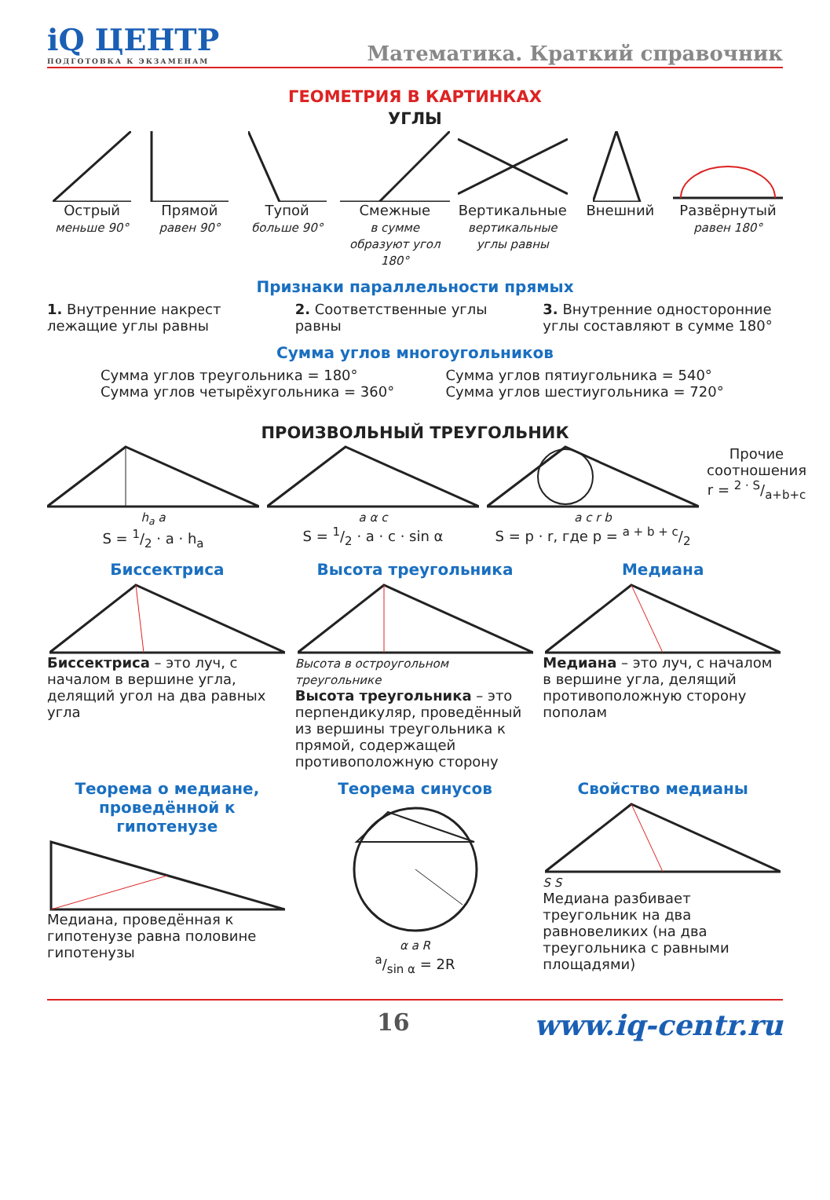iQ ЦЕНТР
ПОДГОТОВКА К ЭКЗАМЕНАМ
Математика. Краткий справочник
ГЕОМЕТРИЯ В КАРТИНКАХ
УГЛЫ
Острый
меньше 90°
Прямой
равен 90°
Тупой
больше 90°
Смежные
в сумме образуют угол 180°
Вертикальные
вертикальные углы равны
Внешний Развёрнутый
равен 180°
Признаки параллельности прямых
1. Внутренние накрест лежащие углы равны
2. Соответственные углы равны 3. Внутренние односторонние углы составляют в сумме 180°
Сумма углов многоугольников
Сумма углов треугольника = 180°
Сумма углов четырёхугольника = 360°
Сумма углов пятиугольника = 540°
Сумма углов шестиугольника = 720°
ПРОИЗВОЛЬНЫЙ ТРЕУГОЛЬНИК
h<sub>a</sub> a
S = 1/2 · a · h<sub>a</sub>
a α c
S = 1/2 · a · c · sin α
a c r b
S = p · r, где p = a + b + c/2
Прочие соотношения
r = 2 · S/a+b+c
Биссектриса
Биссектриса – это луч, с началом в вершине угла, делящий угол на два равных угла
Высота треугольника
Высота в остроугольном треугольнике
Высота треугольника – это перпендикуляр, проведённый из вершины треугольника к прямой, содержащей противоположную сторону
Медиана
Медиана – это луч, с началом в вершине угла, делящий противоположную сторону пополам
Теорема о медиане, проведённой к гипотенузе
Медиана, проведённая к гипотенузе равна половине гипотенузы
Теорема синусов
α a R
a/sin α = 2R
Свойство медианы
S S
Медиана разбивает треугольник на два равновеликих (на два треугольника с равными площадями)
16 www.iq-centr.ru